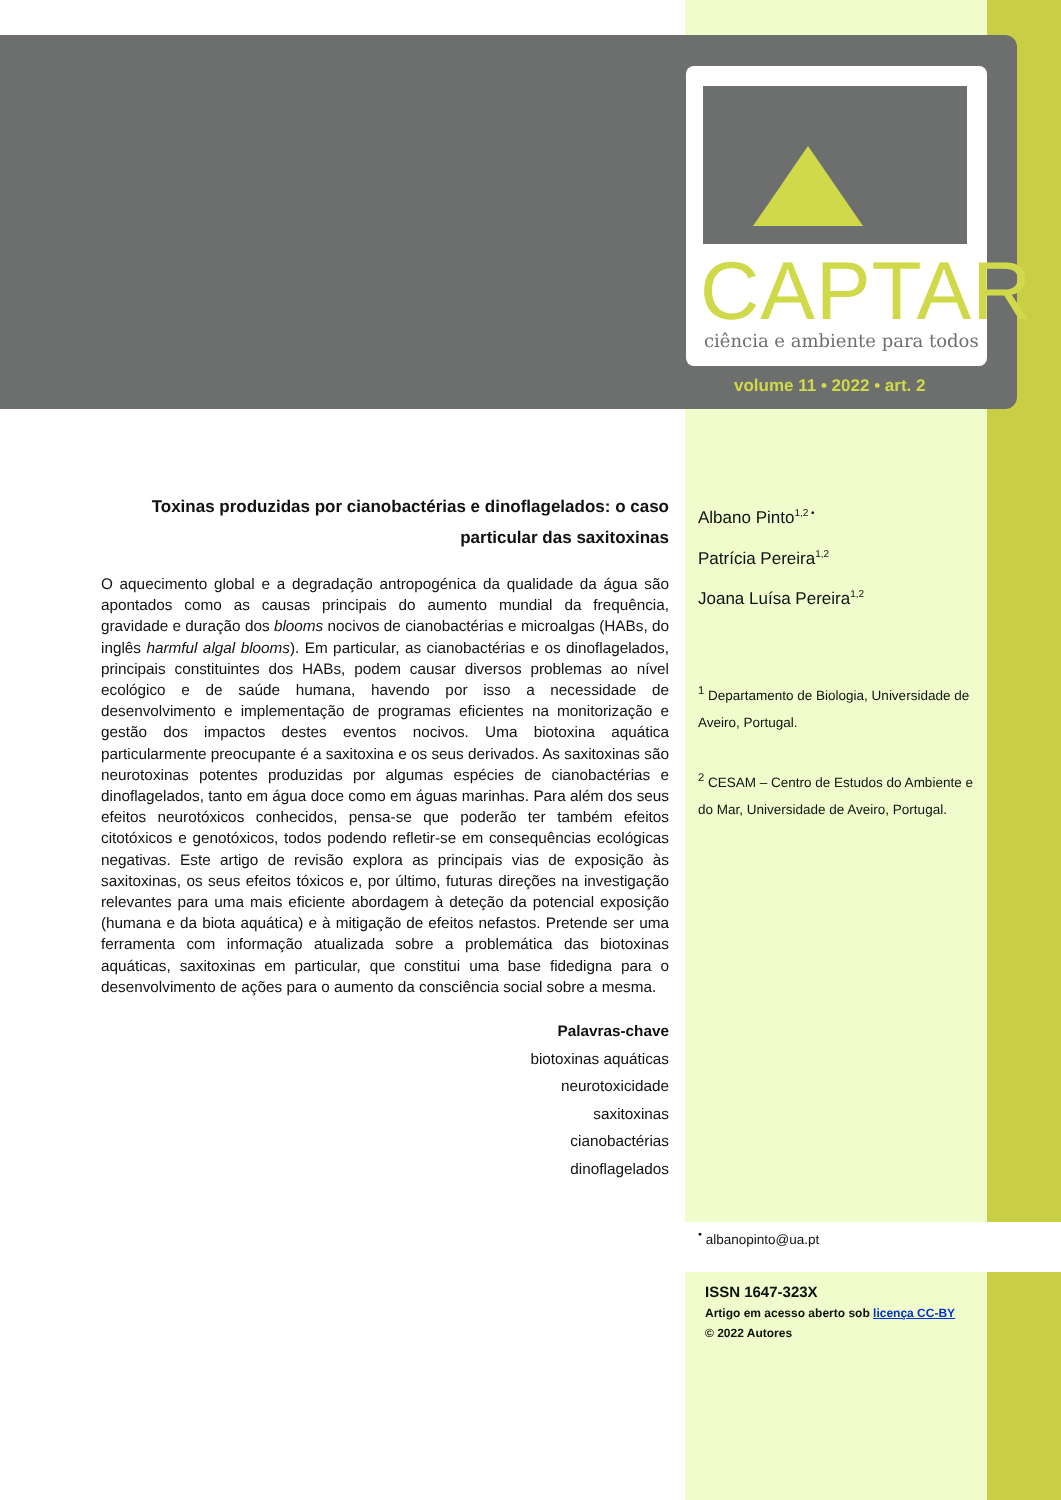CAPTAR ciência e ambiente para todos
volume 11 • 2022 • art. 2
Toxinas produzidas por cianobactérias e dinoflagelados: o caso particular das saxitoxinas
O aquecimento global e a degradação antropogénica da qualidade da água são apontados como as causas principais do aumento mundial da frequência, gravidade e duração dos blooms nocivos de cianobactérias e microalgas (HABs, do inglês harmful algal blooms). Em particular, as cianobactérias e os dinoflagelados, principais constituintes dos HABs, podem causar diversos problemas ao nível ecológico e de saúde humana, havendo por isso a necessidade de desenvolvimento e implementação de programas eficientes na monitorização e gestão dos impactos destes eventos nocivos. Uma biotoxina aquática particularmente preocupante é a saxitoxina e os seus derivados. As saxitoxinas são neurotoxinas potentes produzidas por algumas espécies de cianobactérias e dinoflagelados, tanto em água doce como em águas marinhas. Para além dos seus efeitos neurotóxicos conhecidos, pensa-se que poderão ter também efeitos citotóxicos e genotóxicos, todos podendo refletir-se em consequências ecológicas negativas. Este artigo de revisão explora as principais vias de exposição às saxitoxinas, os seus efeitos tóxicos e, por último, futuras direções na investigação relevantes para uma mais eficiente abordagem à deteção da potencial exposição (humana e da biota aquática) e à mitigação de efeitos nefastos. Pretende ser uma ferramenta com informação atualizada sobre a problemática das biotoxinas aquáticas, saxitoxinas em particular, que constitui uma base fidedigna para o desenvolvimento de ações para o aumento da consciência social sobre a mesma.
Palavras-chave
biotoxinas aquáticas
neurotoxicidade
saxitoxinas
cianobactérias
dinoflagelados
Albano Pinto<sup>1,2 •</sup>
Patrícia Pereira<sup>1,2</sup>
Joana Luísa Pereira<sup>1,2</sup>
<sup>1</sup> Departamento de Biologia, Universidade de Aveiro, Portugal.
<sup>2</sup> CESAM – Centro de Estudos do Ambiente e do Mar, Universidade de Aveiro, Portugal.
<sup>•</sup> albanopinto@ua.pt
ISSN 1647-323X
Artigo em acesso aberto sob licença CC-BY
© 2022 Autores